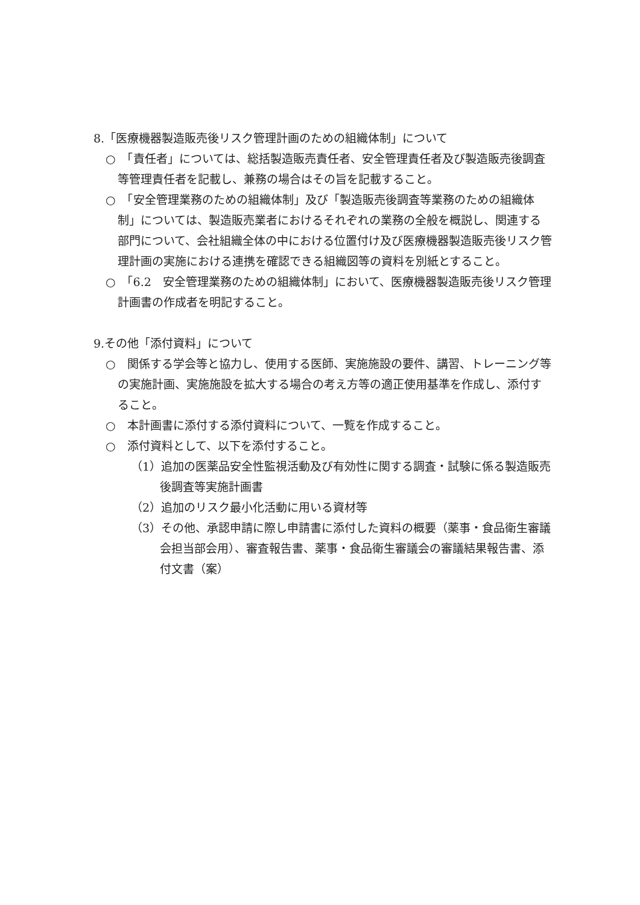8.「医療機器製造販売後リスク管理計画のための組織体制」について
○　「責任者」については、総括製造販売責任者、安全管理責任者及び製造販売後調査等管理責任者を記載し、兼務の場合はその旨を記載すること。
○　「安全管理業務のための組織体制」及び「製造販売後調査等業務のための組織体制」については、製造販売業者におけるそれぞれの業務の全般を概説し、関連する部門について、会社組織全体の中における位置付け及び医療機器製造販売後リスク管理計画の実施における連携を確認できる組織図等の資料を別紙とすること。
○　「6.2　安全管理業務のための組織体制」において、医療機器製造販売後リスク管理計画書の作成者を明記すること。
9.その他「添付資料」について
○　関係する学会等と協力し、使用する医師、実施施設の要件、講習、トレーニング等の実施計画、実施施設を拡大する場合の考え方等の適正使用基準を作成し、添付すること。
○　本計画書に添付する添付資料について、一覧を作成すること。
○　添付資料として、以下を添付すること。
（1）追加の医薬品安全性監視活動及び有効性に関する調査・試験に係る製造販売後調査等実施計画書
（2）追加のリスク最小化活動に用いる資材等
（3）その他、承認申請に際し申請書に添付した資料の概要（薬事・食品衛生審議会担当部会用）、審査報告書、薬事・食品衛生審議会の審議結果報告書、添付文書（案）